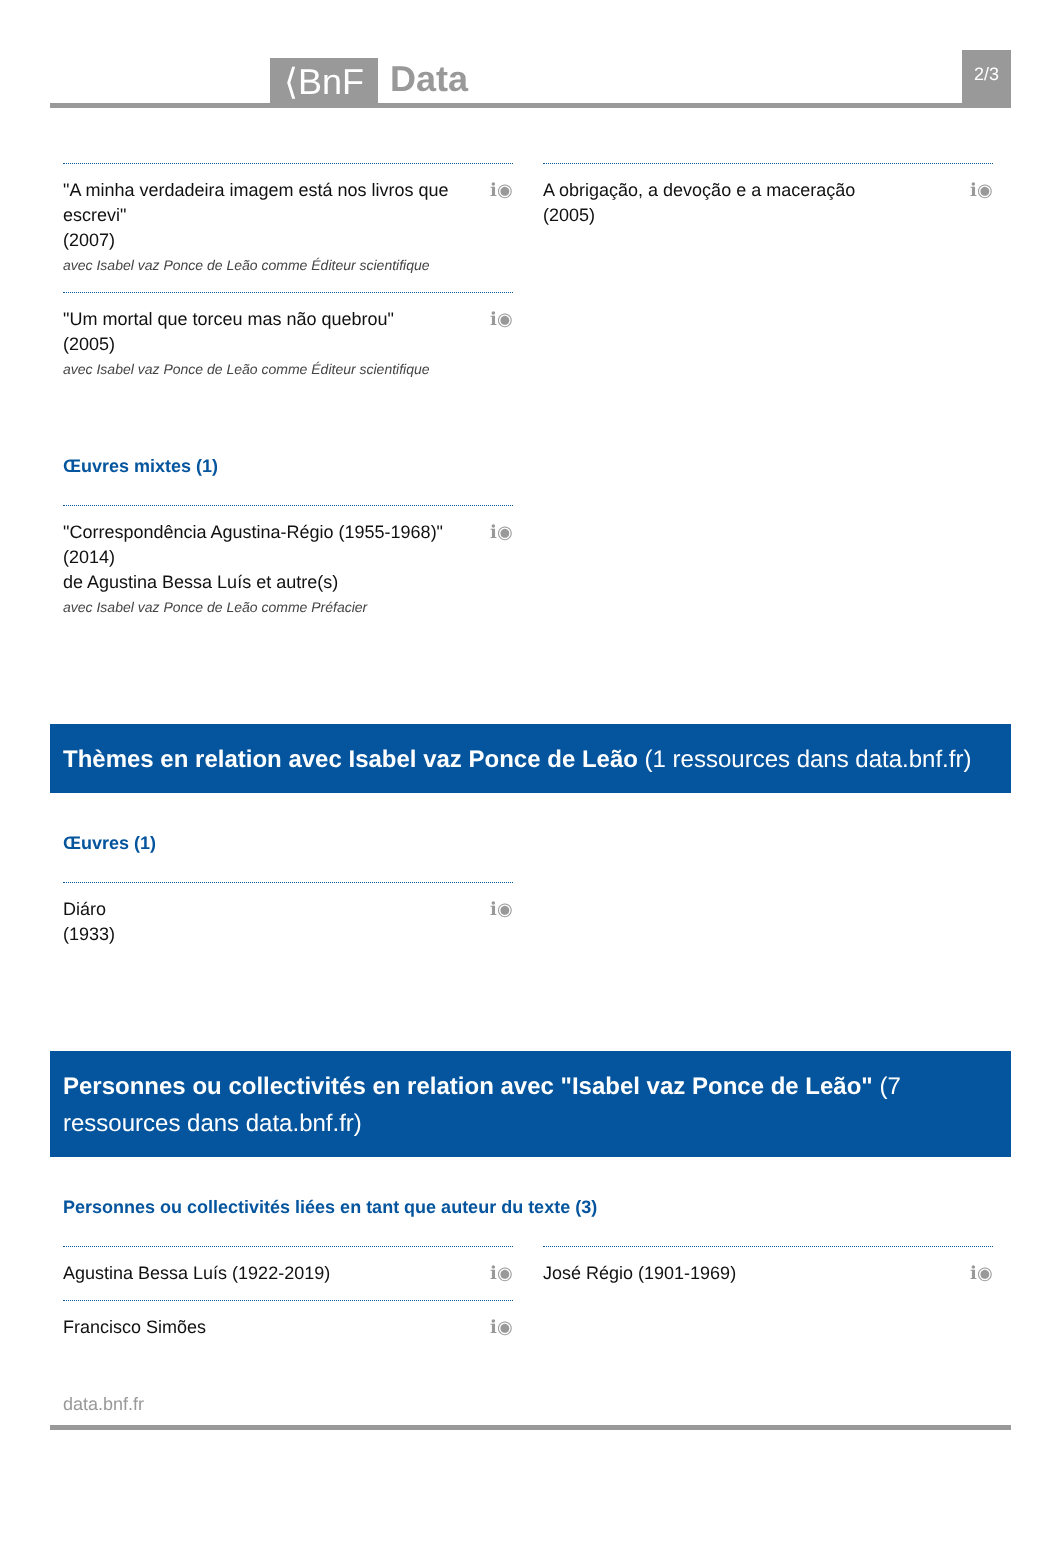⟨BnF Data 2/3
"A minha verdadeira imagem está nos livros que escrevi"
(2007)
avec Isabel vaz Ponce de Leão comme Éditeur scientifique
ℹ◉
"Um mortal que torceu mas não quebrou"
(2005)
avec Isabel vaz Ponce de Leão comme Éditeur scientifique
ℹ◉
A obrigação, a devoção e a maceração
(2005)
ℹ◉
Œuvres mixtes (1)
"Correspondência Agustina-Régio (1955-1968)"
(2014)
de Agustina Bessa Luís et autre(s)
avec Isabel vaz Ponce de Leão comme Préfacier
ℹ◉
Thèmes en relation avec Isabel vaz Ponce de Leão (1 ressources dans data.bnf.fr)
Œuvres (1)
Diáro
(1933)
ℹ◉
Personnes ou collectivités en relation avec "Isabel vaz Ponce de Leão" (7 ressources dans data.bnf.fr)
Personnes ou collectivités liées en tant que auteur du texte (3)
Agustina Bessa Luís (1922-2019)
ℹ◉
Francisco Simões ℹ◉
José Régio (1901-1969) ℹ◉
data.bnf.fr